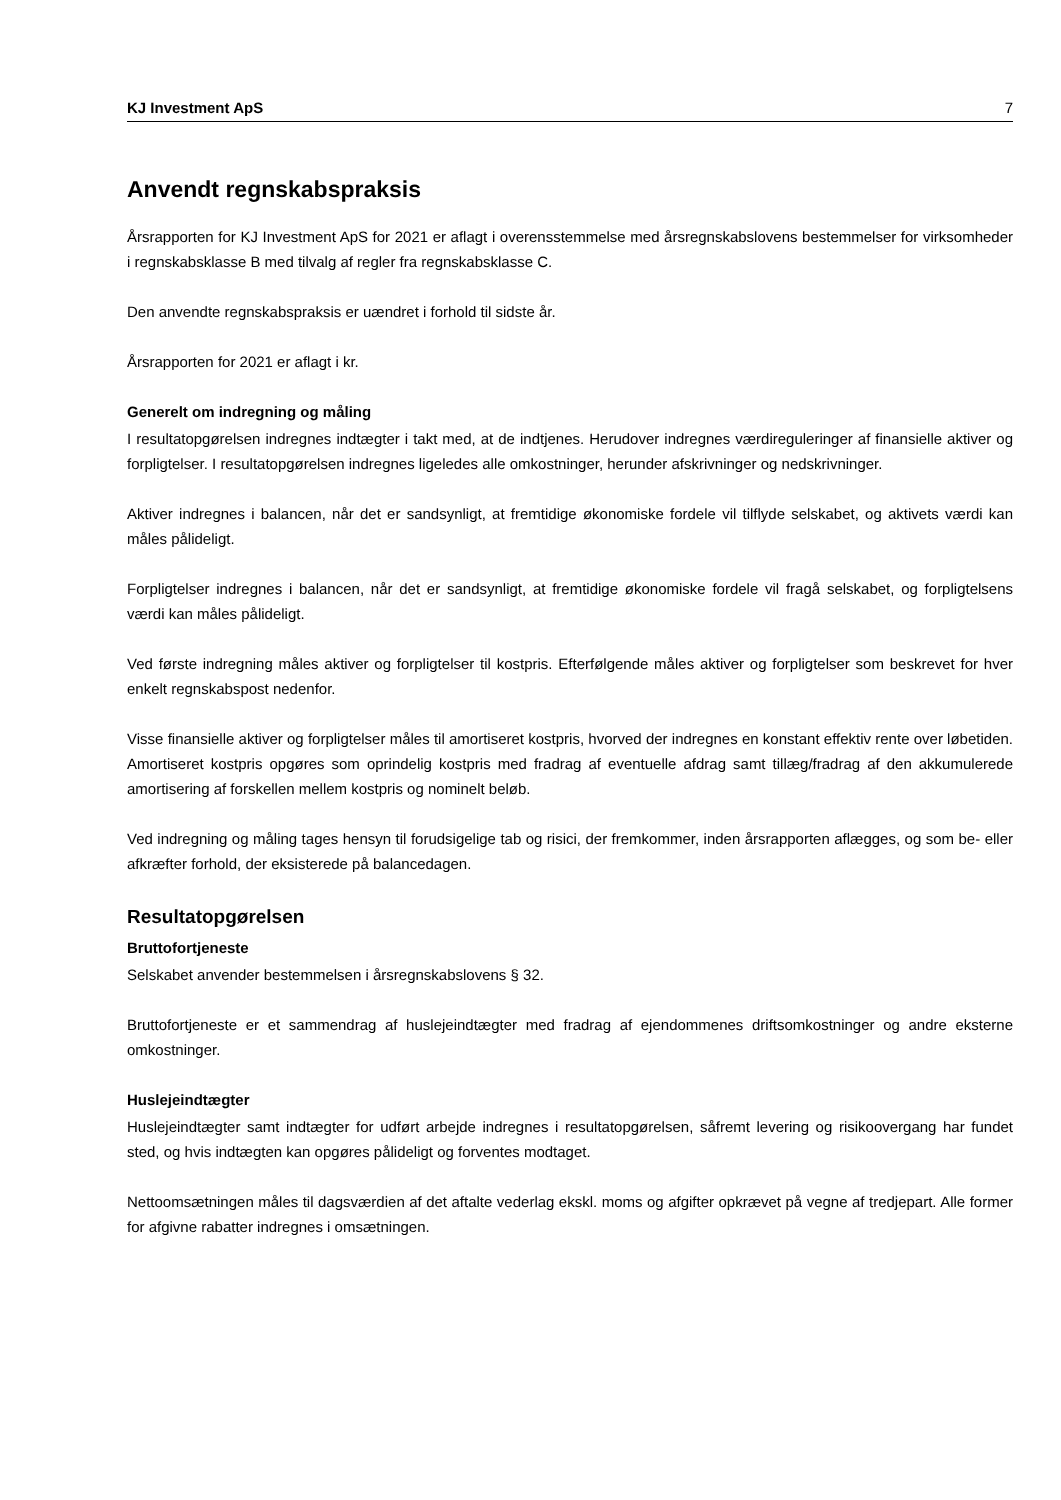KJ Investment ApS 7
Anvendt regnskabspraksis
Årsrapporten for KJ Investment ApS for 2021 er aflagt i overensstemmelse med årsregnskabslovens bestemmelser for virksomheder i regnskabsklasse B med tilvalg af regler fra regnskabsklasse C.
Den anvendte regnskabspraksis er uændret i forhold til sidste år.
Årsrapporten for 2021 er aflagt i kr.
Generelt om indregning og måling
I resultatopgørelsen indregnes indtægter i takt med, at de indtjenes. Herudover indregnes værdireguleringer af finansielle aktiver og forpligtelser. I resultatopgørelsen indregnes ligeledes alle omkostninger, herunder afskrivninger og nedskrivninger.
Aktiver indregnes i balancen, når det er sandsynligt, at fremtidige økonomiske fordele vil tilflyde selskabet, og aktivets værdi kan måles pålideligt.
Forpligtelser indregnes i balancen, når det er sandsynligt, at fremtidige økonomiske fordele vil fragå selskabet, og forpligtelsens værdi kan måles pålideligt.
Ved første indregning måles aktiver og forpligtelser til kostpris. Efterfølgende måles aktiver og forpligtelser som beskrevet for hver enkelt regnskabspost nedenfor.
Visse finansielle aktiver og forpligtelser måles til amortiseret kostpris, hvorved der indregnes en konstant effektiv rente over løbetiden. Amortiseret kostpris opgøres som oprindelig kostpris med fradrag af eventuelle afdrag samt tillæg/fradrag af den akkumulerede amortisering af forskellen mellem kostpris og nominelt beløb.
Ved indregning og måling tages hensyn til forudsigelige tab og risici, der fremkommer, inden årsrapporten aflægges, og som be- eller afkræfter forhold, der eksisterede på balancedagen.
Resultatopgørelsen
Bruttofortjeneste
Selskabet anvender bestemmelsen i årsregnskabslovens § 32.
Bruttofortjeneste er et sammendrag af huslejeindtægter med fradrag af ejendommenes driftsomkostninger og andre eksterne omkostninger.
Huslejeindtægter
Huslejeindtægter samt indtægter for udført arbejde indregnes i resultatopgørelsen, såfremt levering og risikoovergang har fundet sted, og hvis indtægten kan opgøres pålideligt og forventes modtaget.
Nettoomsætningen måles til dagsværdien af det aftalte vederlag ekskl. moms og afgifter opkrævet på vegne af tredjepart. Alle former for afgivne rabatter indregnes i omsætningen.